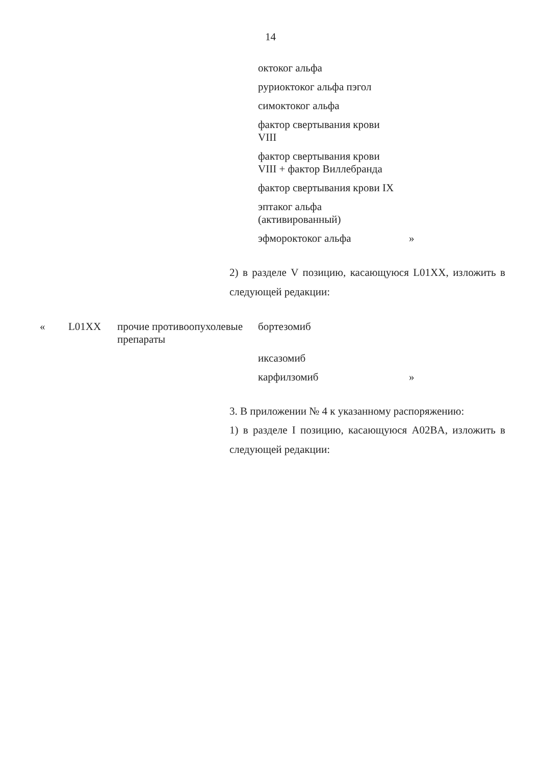14
| | | | октоког альфа | |
| | | | руриоктоког альфа пэгол | |
| | | | симоктоког альфа | |
| | | | фактор свертывания крови VIII | |
| | | | фактор свертывания крови VIII + фактор Виллебранда | |
| | | | фактор свертывания крови IX | |
| | | | эптаког альфа (активированный) | |
| | | | эфмороктоког альфа | » |
2) в разделе V позицию, касающуюся L01XX, изложить в следующей редакции:
| « | L01XX | прочие противоопухолевые препараты | бортезомиб | |
| | | | иксазомиб | |
| | | | карфилзомиб | » |
3. В приложении № 4 к указанному распоряжению:
1) в разделе I позицию, касающуюся A02BA, изложить в следующей редакции: